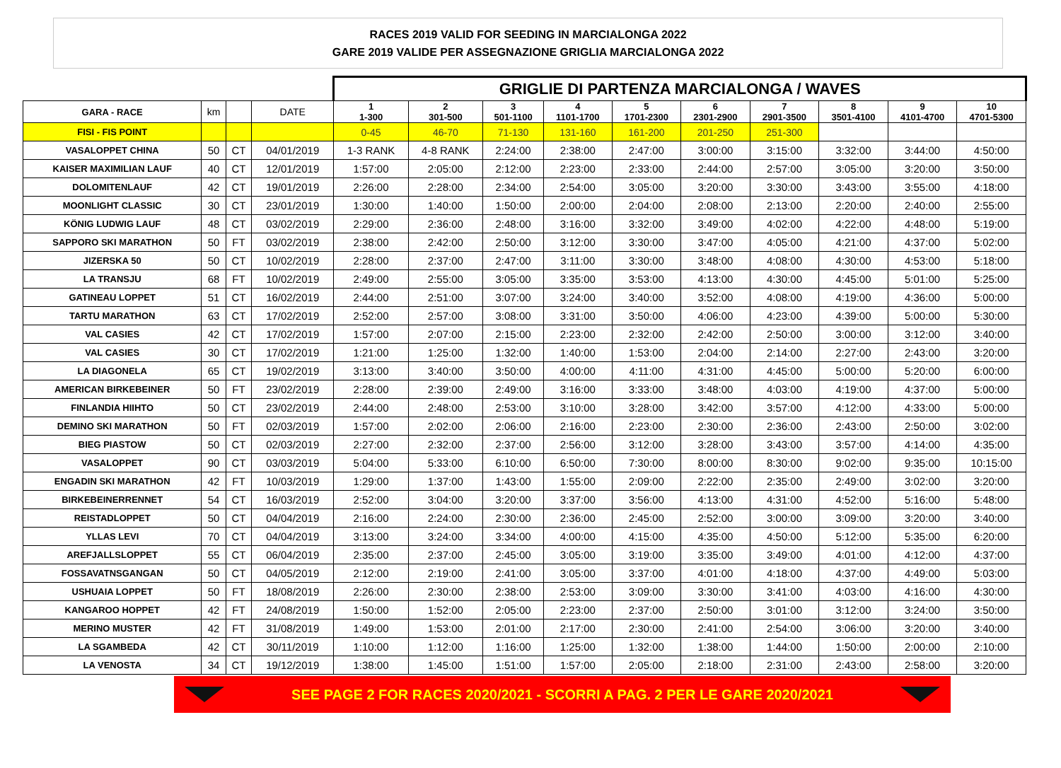RACES 2019 VALID FOR SEEDING IN MARCIALONGA 2022
GARE 2019 VALIDE PER ASSEGNAZIONE GRIGLIA MARCIALONGA 2022
| | | | | GRIGLIE DI PARTENZA MARCIALONGA / WAVES | | | | | | | | | |
| GARA - RACE | km | | DATE | 1 1-300 | 2 301-500 | 3 501-1100 | 4 1101-1700 | 5 1701-2300 | 6 2301-2900 | 7 2901-3500 | 8 3501-4100 | 9 4101-4700 | 10 4701-5300 |
| FISI - FIS POINT | | | | 0-45 | 46-70 | 71-130 | 131-160 | 161-200 | 201-250 | 251-300 | | | |
| VASALOPPET CHINA | 50 | CT | 04/01/2019 | 1-3 RANK | 4-8 RANK | 2:24:00 | 2:38:00 | 2:47:00 | 3:00:00 | 3:15:00 | 3:32:00 | 3:44:00 | 4:50:00 |
| KAISER MAXIMILIAN LAUF | 40 | CT | 12/01/2019 | 1:57:00 | 2:05:00 | 2:12:00 | 2:23:00 | 2:33:00 | 2:44:00 | 2:57:00 | 3:05:00 | 3:20:00 | 3:50:00 |
| DOLOMITENLAUF | 42 | CT | 19/01/2019 | 2:26:00 | 2:28:00 | 2:34:00 | 2:54:00 | 3:05:00 | 3:20:00 | 3:30:00 | 3:43:00 | 3:55:00 | 4:18:00 |
| MOONLIGHT CLASSIC | 30 | CT | 23/01/2019 | 1:30:00 | 1:40:00 | 1:50:00 | 2:00:00 | 2:04:00 | 2:08:00 | 2:13:00 | 2:20:00 | 2:40:00 | 2:55:00 |
| KÖNIG LUDWIG LAUF | 48 | CT | 03/02/2019 | 2:29:00 | 2:36:00 | 2:48:00 | 3:16:00 | 3:32:00 | 3:49:00 | 4:02:00 | 4:22:00 | 4:48:00 | 5:19:00 |
| SAPPORO SKI MARATHON | 50 | FT | 03/02/2019 | 2:38:00 | 2:42:00 | 2:50:00 | 3:12:00 | 3:30:00 | 3:47:00 | 4:05:00 | 4:21:00 | 4:37:00 | 5:02:00 |
| JIZERSKA 50 | 50 | CT | 10/02/2019 | 2:28:00 | 2:37:00 | 2:47:00 | 3:11:00 | 3:30:00 | 3:48:00 | 4:08:00 | 4:30:00 | 4:53:00 | 5:18:00 |
| LA TRANSJU | 68 | FT | 10/02/2019 | 2:49:00 | 2:55:00 | 3:05:00 | 3:35:00 | 3:53:00 | 4:13:00 | 4:30:00 | 4:45:00 | 5:01:00 | 5:25:00 |
| GATINEAU LOPPET | 51 | CT | 16/02/2019 | 2:44:00 | 2:51:00 | 3:07:00 | 3:24:00 | 3:40:00 | 3:52:00 | 4:08:00 | 4:19:00 | 4:36:00 | 5:00:00 |
| TARTU MARATHON | 63 | CT | 17/02/2019 | 2:52:00 | 2:57:00 | 3:08:00 | 3:31:00 | 3:50:00 | 4:06:00 | 4:23:00 | 4:39:00 | 5:00:00 | 5:30:00 |
| VAL CASIES | 42 | CT | 17/02/2019 | 1:57:00 | 2:07:00 | 2:15:00 | 2:23:00 | 2:32:00 | 2:42:00 | 2:50:00 | 3:00:00 | 3:12:00 | 3:40:00 |
| VAL CASIES | 30 | CT | 17/02/2019 | 1:21:00 | 1:25:00 | 1:32:00 | 1:40:00 | 1:53:00 | 2:04:00 | 2:14:00 | 2:27:00 | 2:43:00 | 3:20:00 |
| LA DIAGONELA | 65 | CT | 19/02/2019 | 3:13:00 | 3:40:00 | 3:50:00 | 4:00:00 | 4:11:00 | 4:31:00 | 4:45:00 | 5:00:00 | 5:20:00 | 6:00:00 |
| AMERICAN BIRKEBEINER | 50 | FT | 23/02/2019 | 2:28:00 | 2:39:00 | 2:49:00 | 3:16:00 | 3:33:00 | 3:48:00 | 4:03:00 | 4:19:00 | 4:37:00 | 5:00:00 |
| FINLANDIA HIIHTO | 50 | CT | 23/02/2019 | 2:44:00 | 2:48:00 | 2:53:00 | 3:10:00 | 3:28:00 | 3:42:00 | 3:57:00 | 4:12:00 | 4:33:00 | 5:00:00 |
| DEMINO SKI MARATHON | 50 | FT | 02/03/2019 | 1:57:00 | 2:02:00 | 2:06:00 | 2:16:00 | 2:23:00 | 2:30:00 | 2:36:00 | 2:43:00 | 2:50:00 | 3:02:00 |
| BIEG PIASTOW | 50 | CT | 02/03/2019 | 2:27:00 | 2:32:00 | 2:37:00 | 2:56:00 | 3:12:00 | 3:28:00 | 3:43:00 | 3:57:00 | 4:14:00 | 4:35:00 |
| VASALOPPET | 90 | CT | 03/03/2019 | 5:04:00 | 5:33:00 | 6:10:00 | 6:50:00 | 7:30:00 | 8:00:00 | 8:30:00 | 9:02:00 | 9:35:00 | 10:15:00 |
| ENGADIN SKI MARATHON | 42 | FT | 10/03/2019 | 1:29:00 | 1:37:00 | 1:43:00 | 1:55:00 | 2:09:00 | 2:22:00 | 2:35:00 | 2:49:00 | 3:02:00 | 3:20:00 |
| BIRKEBEINERRENNET | 54 | CT | 16/03/2019 | 2:52:00 | 3:04:00 | 3:20:00 | 3:37:00 | 3:56:00 | 4:13:00 | 4:31:00 | 4:52:00 | 5:16:00 | 5:48:00 |
| REISTADLOPPET | 50 | CT | 04/04/2019 | 2:16:00 | 2:24:00 | 2:30:00 | 2:36:00 | 2:45:00 | 2:52:00 | 3:00:00 | 3:09:00 | 3:20:00 | 3:40:00 |
| YLLAS LEVI | 70 | CT | 04/04/2019 | 3:13:00 | 3:24:00 | 3:34:00 | 4:00:00 | 4:15:00 | 4:35:00 | 4:50:00 | 5:12:00 | 5:35:00 | 6:20:00 |
| AREFJALLSLOPPET | 55 | CT | 06/04/2019 | 2:35:00 | 2:37:00 | 2:45:00 | 3:05:00 | 3:19:00 | 3:35:00 | 3:49:00 | 4:01:00 | 4:12:00 | 4:37:00 |
| FOSSAVATNSGANGAN | 50 | CT | 04/05/2019 | 2:12:00 | 2:19:00 | 2:41:00 | 3:05:00 | 3:37:00 | 4:01:00 | 4:18:00 | 4:37:00 | 4:49:00 | 5:03:00 |
| USHUAIA LOPPET | 50 | FT | 18/08/2019 | 2:26:00 | 2:30:00 | 2:38:00 | 2:53:00 | 3:09:00 | 3:30:00 | 3:41:00 | 4:03:00 | 4:16:00 | 4:30:00 |
| KANGAROO HOPPET | 42 | FT | 24/08/2019 | 1:50:00 | 1:52:00 | 2:05:00 | 2:23:00 | 2:37:00 | 2:50:00 | 3:01:00 | 3:12:00 | 3:24:00 | 3:50:00 |
| MERINO MUSTER | 42 | FT | 31/08/2019 | 1:49:00 | 1:53:00 | 2:01:00 | 2:17:00 | 2:30:00 | 2:41:00 | 2:54:00 | 3:06:00 | 3:20:00 | 3:40:00 |
| LA SGAMBEDA | 42 | CT | 30/11/2019 | 1:10:00 | 1:12:00 | 1:16:00 | 1:25:00 | 1:32:00 | 1:38:00 | 1:44:00 | 1:50:00 | 2:00:00 | 2:10:00 |
| LA VENOSTA | 34 | CT | 19/12/2019 | 1:38:00 | 1:45:00 | 1:51:00 | 1:57:00 | 2:05:00 | 2:18:00 | 2:31:00 | 2:43:00 | 2:58:00 | 3:20:00 |
SEE PAGE 2 FOR RACES 2020/2021 - SCORRI A PAG. 2 PER LE GARE 2020/2021